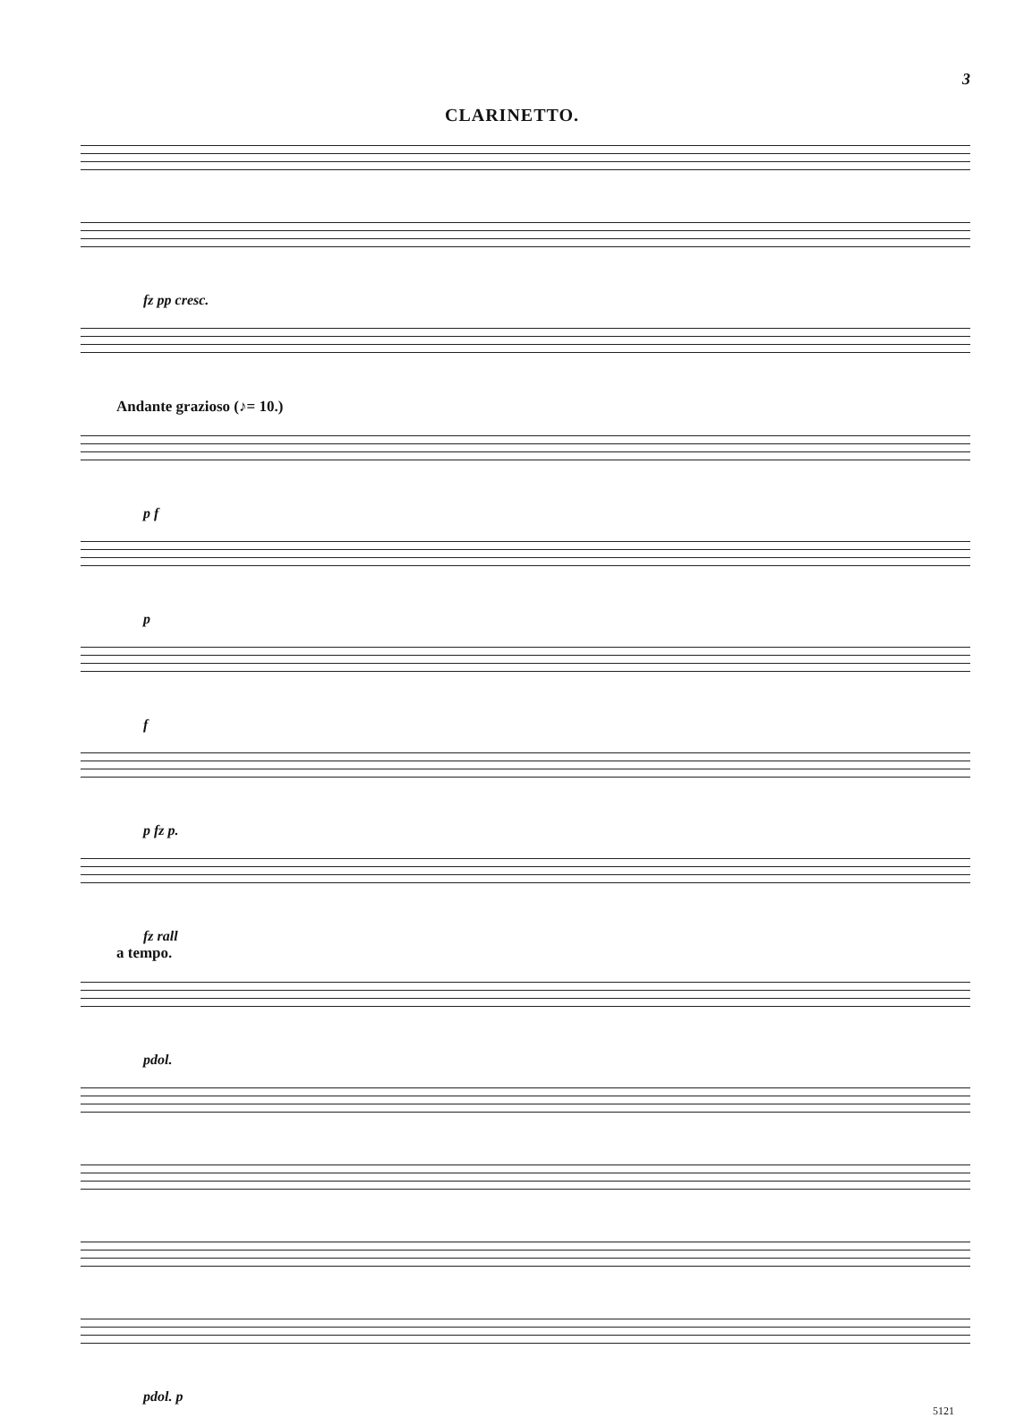3
CLARINETTO.
fz pp cresc.
Andante grazioso (♪= 10.)
p f
p
f
p fz p.
fz rall
a tempo.
pdol.
pdol. p
5121